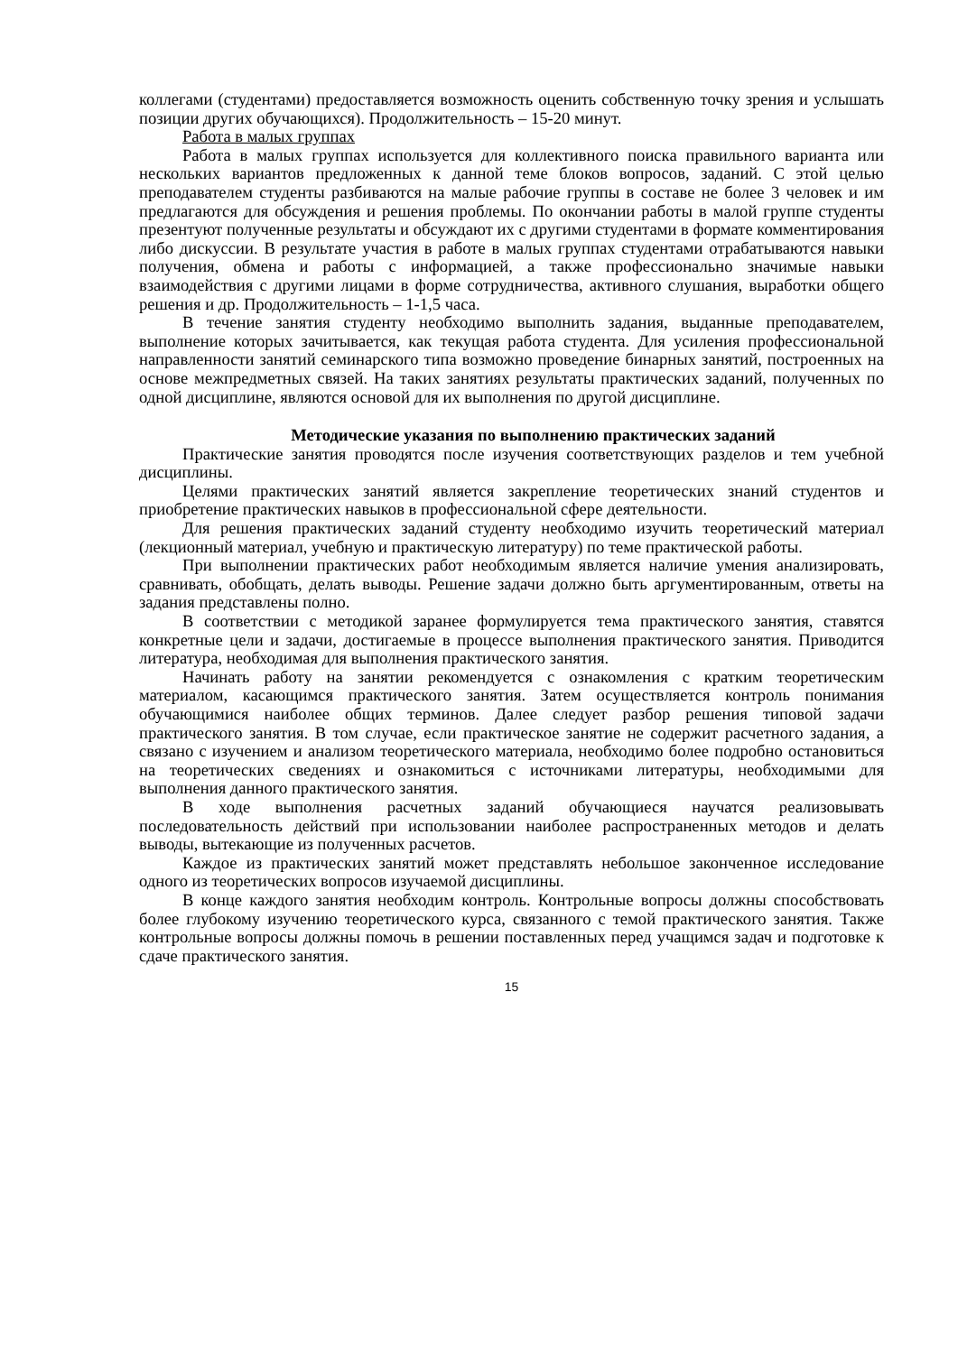коллегами (студентами) предоставляется возможность оценить собственную точку зрения и услышать позиции других обучающихся). Продолжительность – 15-20 минут.
Работа в малых группах
Работа в малых группах используется для коллективного поиска правильного варианта или нескольких вариантов предложенных к данной теме блоков вопросов, заданий. С этой целью преподавателем студенты разбиваются на малые рабочие группы в составе не более 3 человек и им предлагаются для обсуждения и решения проблемы. По окончании работы в малой группе студенты презентуют полученные результаты и обсуждают их с другими студентами в формате комментирования либо дискуссии. В результате участия в работе в малых группах студентами отрабатываются навыки получения, обмена и работы с информацией, а также профессионально значимые навыки взаимодействия с другими лицами в форме сотрудничества, активного слушания, выработки общего решения и др. Продолжительность – 1-1,5 часа.
В течение занятия студенту необходимо выполнить задания, выданные преподавателем, выполнение которых зачитывается, как текущая работа студента. Для усиления профессиональной направленности занятий семинарского типа возможно проведение бинарных занятий, построенных на основе межпредметных связей. На таких занятиях результаты практических заданий, полученных по одной дисциплине, являются основой для их выполнения по другой дисциплине.
Методические указания по выполнению практических заданий
Практические занятия проводятся после изучения соответствующих разделов и тем учебной дисциплины.
Целями практических занятий является закрепление теоретических знаний студентов и приобретение практических навыков в профессиональной сфере деятельности.
Для решения практических заданий студенту необходимо изучить теоретический материал (лекционный материал, учебную и практическую литературу) по теме практической работы.
При выполнении практических работ необходимым является наличие умения анализировать, сравнивать, обобщать, делать выводы. Решение задачи должно быть аргументированным, ответы на задания представлены полно.
В соответствии с методикой заранее формулируется тема практического занятия, ставятся конкретные цели и задачи, достигаемые в процессе выполнения практического занятия. Приводится литература, необходимая для выполнения практического занятия.
Начинать работу на занятии рекомендуется с ознакомления с кратким теоретическим материалом, касающимся практического занятия. Затем осуществляется контроль понимания обучающимися наиболее общих терминов. Далее следует разбор решения типовой задачи практического занятия. В том случае, если практическое занятие не содержит расчетного задания, а связано с изучением и анализом теоретического материала, необходимо более подробно остановиться на теоретических сведениях и ознакомиться с источниками литературы, необходимыми для выполнения данного практического занятия.
В ходе выполнения расчетных заданий обучающиеся научатся реализовывать последовательность действий при использовании наиболее распространенных методов и делать выводы, вытекающие из полученных расчетов.
Каждое из практических занятий может представлять небольшое законченное исследование одного из теоретических вопросов изучаемой дисциплины.
В конце каждого занятия необходим контроль. Контрольные вопросы должны способствовать более глубокому изучению теоретического курса, связанного с темой практического занятия. Также контрольные вопросы должны помочь в решении поставленных перед учащимся задач и подготовке к сдаче практического занятия.
15